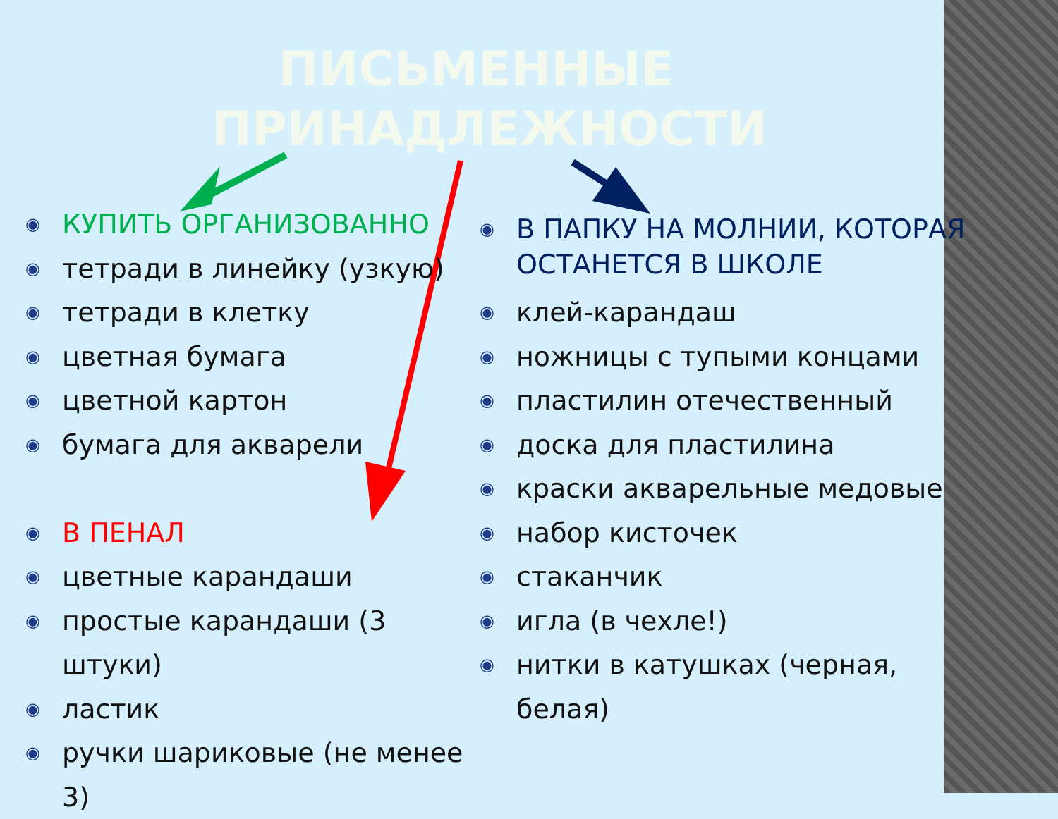ПИСЬМЕННЫЕ ПРИНАДЛЕЖНОСТИ
◉ КУПИТЬ ОРГАНИЗОВАННО
◉ тетради в линейку (узкую)
◉ тетради в клетку
◉ цветная бумага
◉ цветной картон
◉ бумага для акварели
◉ В ПЕНАЛ
◉ цветные карандаши
◉ простые карандаши (3 штуки)
◉ ластик
◉ ручки шариковые (не менее 3)
◉ В ПАПКУ НА МОЛНИИ, КОТОРАЯ ОСТАНЕТСЯ В ШКОЛЕ
◉ клей-карандаш
◉ ножницы с тупыми концами
◉ пластилин отечественный
◉ доска для пластилина
◉ краски акварельные медовые
◉ набор кисточек
◉ стаканчик
◉ игла (в чехле!)
◉ нитки в катушках (черная, белая)